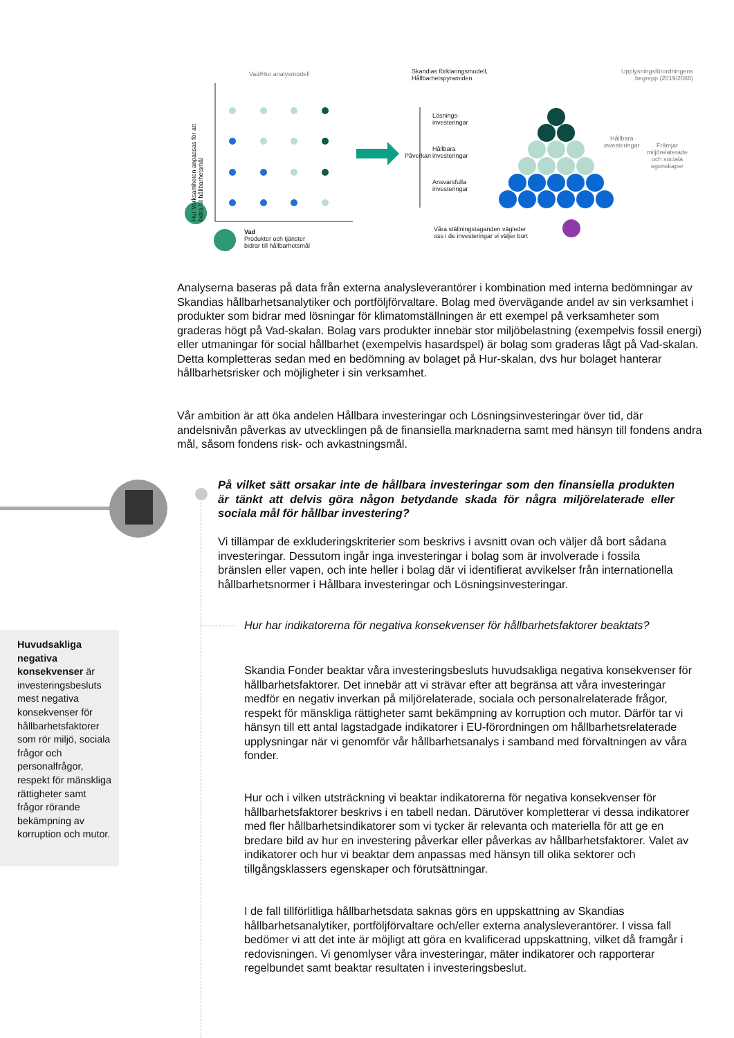Vad/Hur analysmodell
Hur Verksamheten anpassas för att bidra till hållbarhetsmål
Vad
Produkter och tjänster
bidrar till hållbarhetsmål
Skandias förklaringsmodell,
Hållbarhetspyramiden
Upplysningsförordningens begrepp (2019/2088)
Lösnings-
investeringar
Hållbara
investeringar
Ansvarsfulla
investeringar
Våra ställningstaganden vägleder
oss i de investeringar vi väljer bort
Påverkan
Hållbara
investeringar
Främjar
miljörelaterade
och sociala
egenskaper
Analyserna baseras på data från externa analysleverantörer i kombination med interna bedömningar av Skandias hållbarhetsanalytiker och portföljförvaltare. Bolag med övervägande andel av sin verksamhet i produkter som bidrar med lösningar för klimatomställningen är ett exempel på verksamheter som graderas högt på Vad-skalan. Bolag vars produkter innebär stor miljöbelastning (exempelvis fossil energi) eller utmaningar för social hållbarhet (exempelvis hasardspel) är bolag som graderas lågt på Vad-skalan. Detta kompletteras sedan med en bedömning av bolaget på Hur-skalan, dvs hur bolaget hanterar hållbarhetsrisker och möjligheter i sin verksamhet.
Vår ambition är att öka andelen Hållbara investeringar och Lösningsinvesteringar över tid, där andelsnivån påverkas av utvecklingen på de finansiella marknaderna samt med hänsyn till fondens andra mål, såsom fondens risk- och avkastningsmål.
På vilket sätt orsakar inte de hållbara investeringar som den finansiella produkten är tänkt att delvis göra någon betydande skada för några miljörelaterade eller sociala mål för hållbar investering?
Vi tillämpar de exkluderingskriterier som beskrivs i avsnitt ovan och väljer då bort sådana investeringar. Dessutom ingår inga investeringar i bolag som är involverade i fossila bränslen eller vapen, och inte heller i bolag där vi identifierat avvikelser från internationella hållbarhetsnormer i Hållbara investeringar och Lösningsinvesteringar.
Hur har indikatorerna för negativa konsekvenser för hållbarhetsfaktorer beaktats?
Skandia Fonder beaktar våra investeringsbesluts huvudsakliga negativa konsekvenser för hållbarhetsfaktorer. Det innebär att vi strävar efter att begränsa att våra investeringar medför en negativ inverkan på miljörelaterade, sociala och personalrelaterade frågor, respekt för mänskliga rättigheter samt bekämpning av korruption och mutor. Därför tar vi hänsyn till ett antal lagstadgade indikatorer i EU-förordningen om hållbarhetsrelaterade upplysningar när vi genomför vår hållbarhetsanalys i samband med förvaltningen av våra fonder.
Hur och i vilken utsträckning vi beaktar indikatorerna för negativa konsekvenser för hållbarhetsfaktorer beskrivs i en tabell nedan. Därutöver kompletterar vi dessa indikatorer med fler hållbarhetsindikatorer som vi tycker är relevanta och materiella för att ge en bredare bild av hur en investering påverkar eller påverkas av hållbarhetsfaktorer. Valet av indikatorer och hur vi beaktar dem anpassas med hänsyn till olika sektorer och tillgångsklassers egenskaper och förutsättningar.
I de fall tillförlitliga hållbarhetsdata saknas görs en uppskattning av Skandias hållbarhetsanalytiker, portföljförvaltare och/eller externa analysleverantörer. I vissa fall bedömer vi att det inte är möjligt att göra en kvalificerad uppskattning, vilket då framgår i redovisningen. Vi genomlyser våra investeringar, mäter indikatorer och rapporterar regelbundet samt beaktar resultaten i investeringsbeslut.
Huvudsakliga negativa konsekvenser är investeringsbesluts mest negativa konsekvenser för hållbarhetsfaktorer som rör miljö, sociala frågor och personalfrågor, respekt för mänskliga rättigheter samt frågor rörande bekämpning av korruption och mutor.